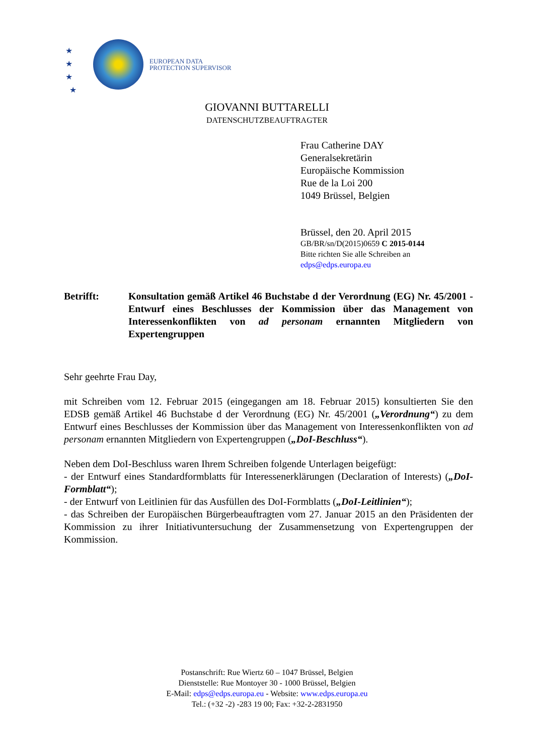★
★
★
★
EUROPEAN DATA
PROTECTION SUPERVISOR
GIOVANNI BUTTARELLI
DATENSCHUTZBEAUFTRAGTER
Frau Catherine DAY
Generalsekretärin
Europäische Kommission
Rue de la Loi 200
1049 Brüssel, Belgien
Brüssel, den 20. April 2015
GB/BR/sn/D(2015)0659 C 2015-0144
Bitte richten Sie alle Schreiben an
edps@edps.europa.eu
Betrifft: Konsultation gemäß Artikel 46 Buchstabe d der Verordnung (EG) Nr. 45/2001 - Entwurf eines Beschlusses der Kommission über das Management von Interessenkonflikten von ad personam ernannten Mitgliedern von Expertengruppen
Sehr geehrte Frau Day,
mit Schreiben vom 12. Februar 2015 (eingegangen am 18. Februar 2015) konsultierten Sie den EDSB gemäß Artikel 46 Buchstabe d der Verordnung (EG) Nr. 45/2001 („Verordnung“) zu dem Entwurf eines Beschlusses der Kommission über das Management von Interessenkonflikten von ad personam ernannten Mitgliedern von Expertengruppen („DoI-Beschluss“).
Neben dem DoI-Beschluss waren Ihrem Schreiben folgende Unterlagen beigefügt:
- der Entwurf eines Standardformblatts für Interessenerklärungen (Declaration of Interests) („DoI-Formblatt“);
- der Entwurf von Leitlinien für das Ausfüllen des DoI-Formblatts („DoI-Leitlinien“);
- das Schreiben der Europäischen Bürgerbeauftragten vom 27. Januar 2015 an den Präsidenten der Kommission zu ihrer Initiativuntersuchung der Zusammensetzung von Expertengruppen der Kommission.
Postanschrift: Rue Wiertz 60 – 1047 Brüssel, Belgien
Dienststelle: Rue Montoyer 30 - 1000 Brüssel, Belgien
E-Mail: edps@edps.europa.eu - Website: www.edps.europa.eu
Tel.: (+32 -2) -283 19 00; Fax: +32-2-2831950